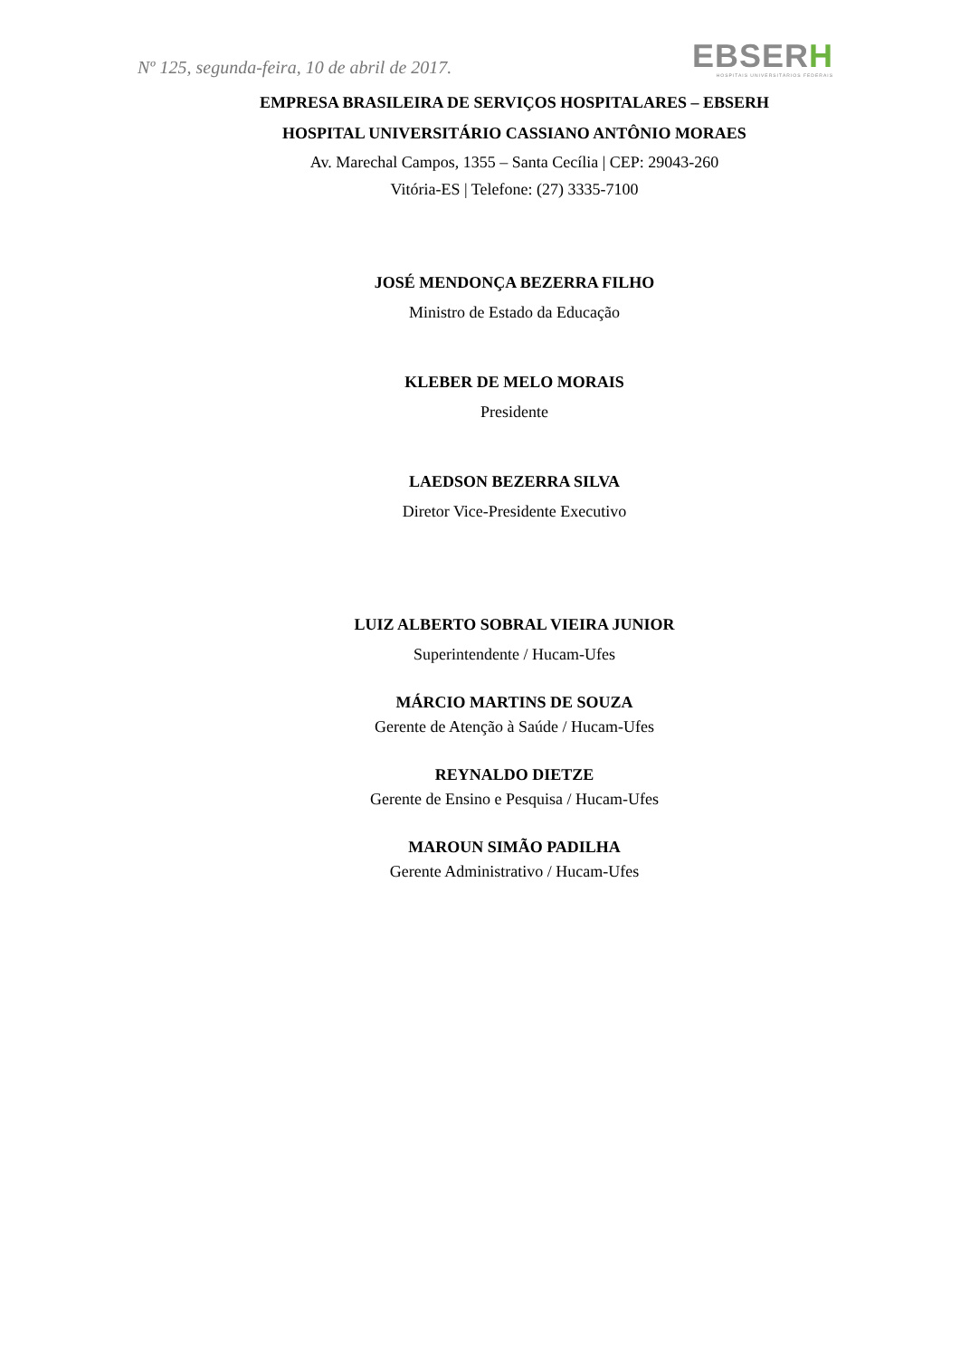Nº 125, segunda-feira, 10 de abril de 2017.
EBSERH
HOSPITAIS UNIVERSITÁRIOS FEDERAIS
EMPRESA BRASILEIRA DE SERVIÇOS HOSPITALARES – EBSERH
HOSPITAL UNIVERSITÁRIO CASSIANO ANTÔNIO MORAES
Av. Marechal Campos, 1355 – Santa Cecília | CEP: 29043-260
Vitória-ES | Telefone: (27) 3335-7100
JOSÉ MENDONÇA BEZERRA FILHO
Ministro de Estado da Educação
KLEBER DE MELO MORAIS
Presidente
LAEDSON BEZERRA SILVA
Diretor Vice-Presidente Executivo
LUIZ ALBERTO SOBRAL VIEIRA JUNIOR
Superintendente / Hucam-Ufes
MÁRCIO MARTINS DE SOUZA
Gerente de Atenção à Saúde / Hucam-Ufes
REYNALDO DIETZE
Gerente de Ensino e Pesquisa / Hucam-Ufes
MAROUN SIMÃO PADILHA
Gerente Administrativo / Hucam-Ufes